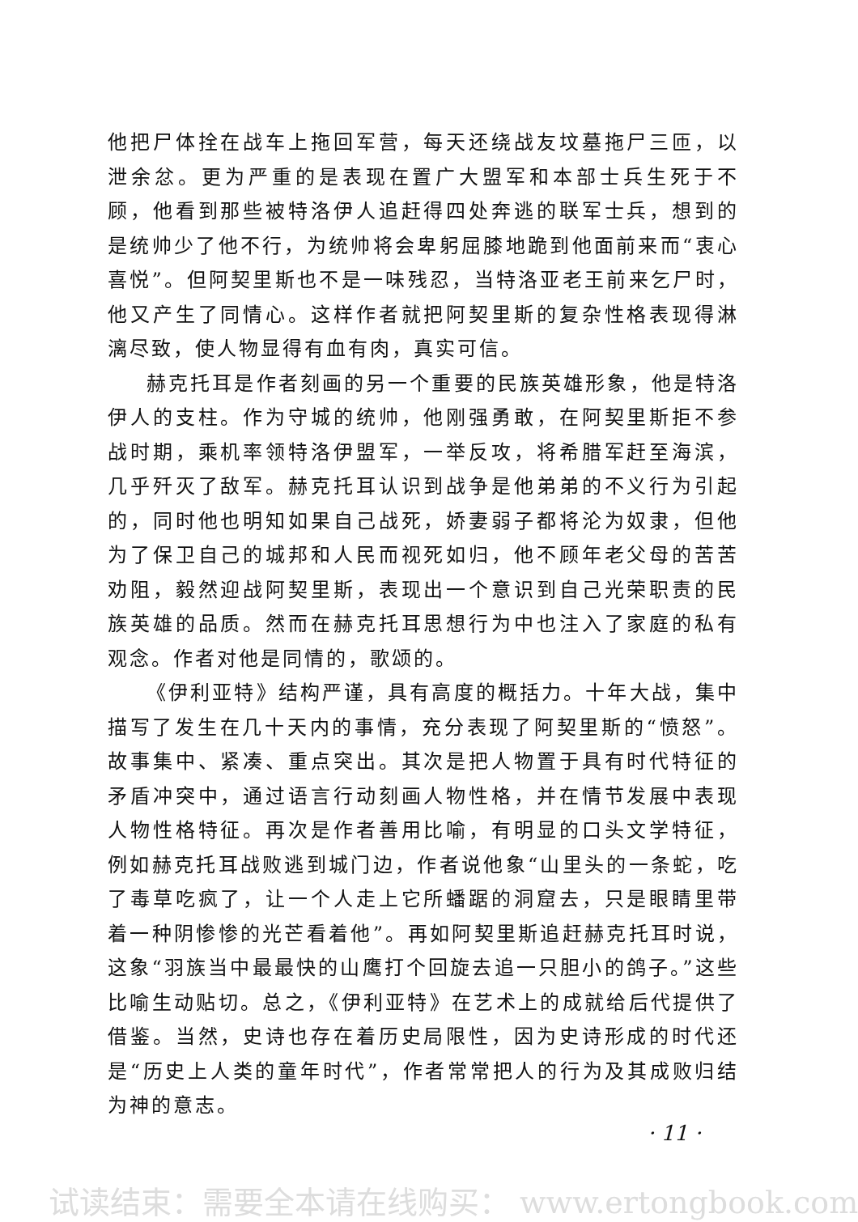他把尸体拴在战车上拖回军营，每天还绕战友坟墓拖尸三匝，以泄余忿。更为严重的是表现在置广大盟军和本部士兵生死于不顾，他看到那些被特洛伊人追赶得四处奔逃的联军士兵，想到的是统帅少了他不行，为统帅将会卑躬屈膝地跪到他面前来而“衷心喜悦”。但阿契里斯也不是一味残忍，当特洛亚老王前来乞尸时，他又产生了同情心。这样作者就把阿契里斯的复杂性格表现得淋漓尽致，使人物显得有血有肉，真实可信。
赫克托耳是作者刻画的另一个重要的民族英雄形象，他是特洛伊人的支柱。作为守城的统帅，他刚强勇敢，在阿契里斯拒不参战时期，乘机率领特洛伊盟军，一举反攻，将希腊军赶至海滨，几乎歼灭了敌军。赫克托耳认识到战争是他弟弟的不义行为引起的，同时他也明知如果自己战死，娇妻弱子都将沦为奴隶，但他为了保卫自己的城邦和人民而视死如归，他不顾年老父母的苦苦劝阻，毅然迎战阿契里斯，表现出一个意识到自己光荣职责的民族英雄的品质。然而在赫克托耳思想行为中也注入了家庭的私有观念。作者对他是同情的，歌颂的。
《伊利亚特》结构严谨，具有高度的概括力。十年大战，集中描写了发生在几十天内的事情，充分表现了阿契里斯的“愤怒”。故事集中、紧凑、重点突出。其次是把人物置于具有时代特征的矛盾冲突中，通过语言行动刻画人物性格，并在情节发展中表现人物性格特征。再次是作者善用比喻，有明显的口头文学特征，例如赫克托耳战败逃到城门边，作者说他象“山里头的一条蛇，吃了毒草吃疯了，让一个人走上它所蟠踞的洞窟去，只是眼睛里带着一种阴惨惨的光芒看着他”。再如阿契里斯追赶赫克托耳时说，这象“羽族当中最最快的山鹰打个回旋去追一只胆小的鸽子。”这些比喻生动贴切。总之，《伊利亚特》在艺术上的成就给后代提供了借鉴。当然，史诗也存在着历史局限性，因为史诗形成的时代还是“历史上人类的童年时代”，作者常常把人的行为及其成败归结为神的意志。
· 11 ·
试读结束：需要全本请在线购买： www.ertongbook.com